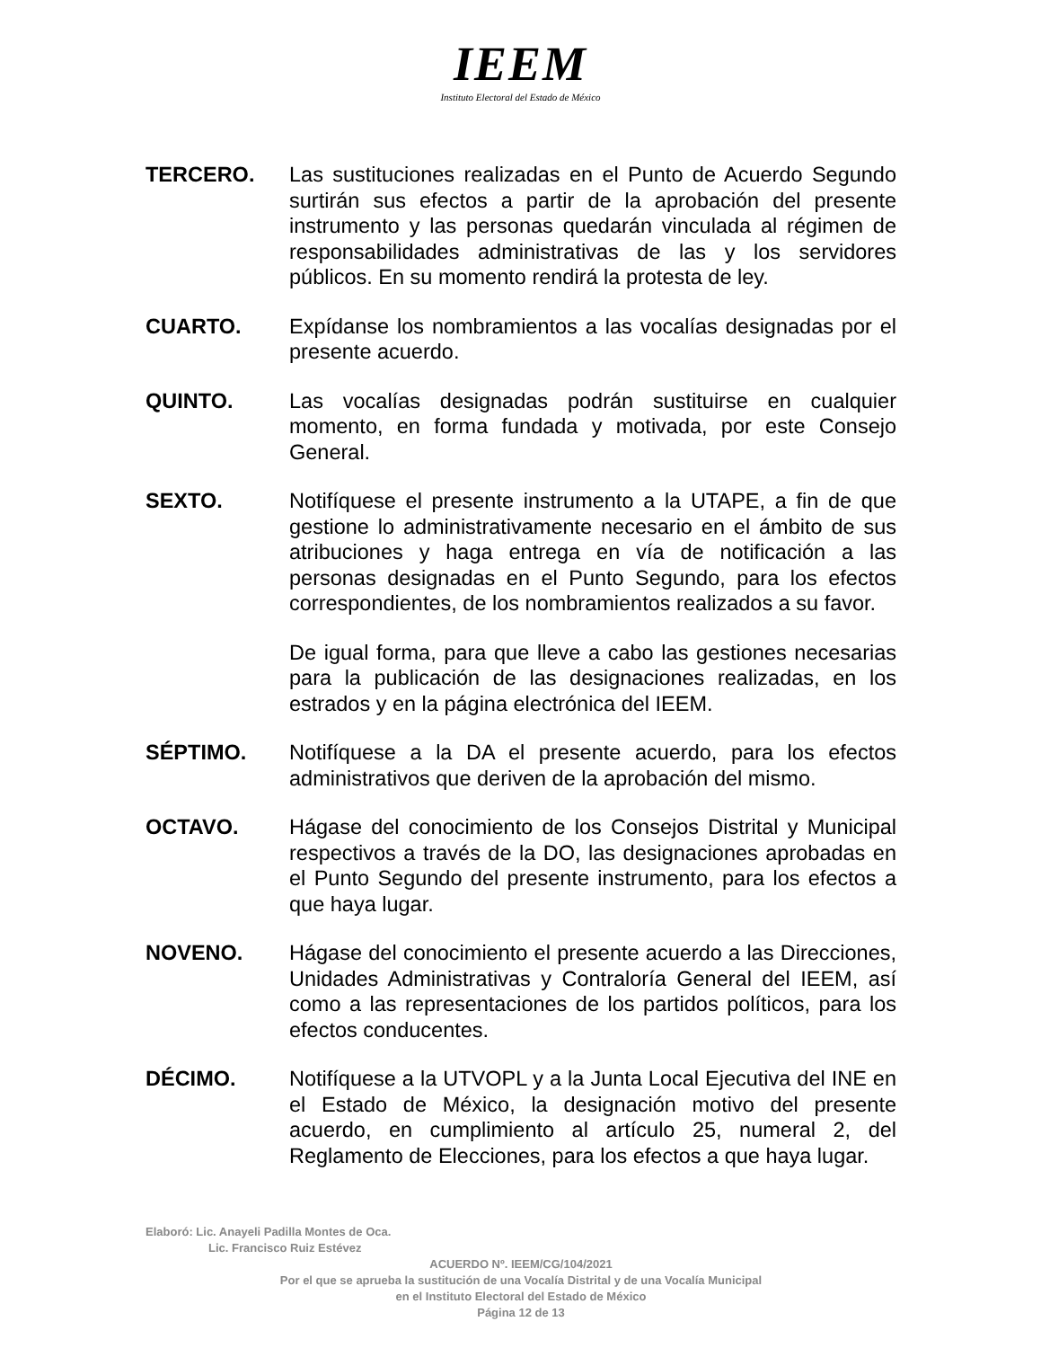IEEM
Instituto Electoral del Estado de México
TERCERO. Las sustituciones realizadas en el Punto de Acuerdo Segundo surtirán sus efectos a partir de la aprobación del presente instrumento y las personas quedarán vinculada al régimen de responsabilidades administrativas de las y los servidores públicos. En su momento rendirá la protesta de ley.
CUARTO. Expídanse los nombramientos a las vocalías designadas por el presente acuerdo.
QUINTO. Las vocalías designadas podrán sustituirse en cualquier momento, en forma fundada y motivada, por este Consejo General.
SEXTO. Notifíquese el presente instrumento a la UTAPE, a fin de que gestione lo administrativamente necesario en el ámbito de sus atribuciones y haga entrega en vía de notificación a las personas designadas en el Punto Segundo, para los efectos correspondientes, de los nombramientos realizados a su favor.
De igual forma, para que lleve a cabo las gestiones necesarias para la publicación de las designaciones realizadas, en los estrados y en la página electrónica del IEEM.
SÉPTIMO. Notifíquese a la DA el presente acuerdo, para los efectos administrativos que deriven de la aprobación del mismo.
OCTAVO. Hágase del conocimiento de los Consejos Distrital y Municipal respectivos a través de la DO, las designaciones aprobadas en el Punto Segundo del presente instrumento, para los efectos a que haya lugar.
NOVENO. Hágase del conocimiento el presente acuerdo a las Direcciones, Unidades Administrativas y Contraloría General del IEEM, así como a las representaciones de los partidos políticos, para los efectos conducentes.
DÉCIMO. Notifíquese a la UTVOPL y a la Junta Local Ejecutiva del INE en el Estado de México, la designación motivo del presente acuerdo, en cumplimiento al artículo 25, numeral 2, del Reglamento de Elecciones, para los efectos a que haya lugar.
Elaboró: Lic. Anayeli Padilla Montes de Oca.
Lic. Francisco Ruiz Estévez
ACUERDO Nº. IEEM/CG/104/2021
Por el que se aprueba la sustitución de una Vocalía Distrital y de una Vocalía Municipal
en el Instituto Electoral del Estado de México
Página 12 de 13